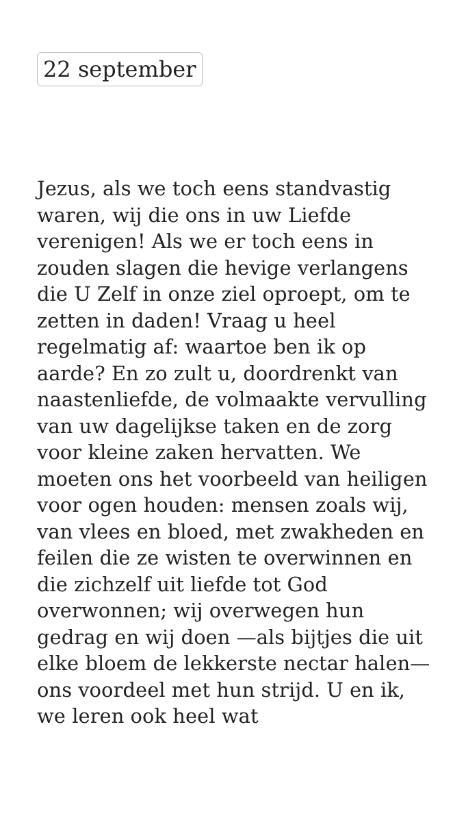22 september
Jezus, als we toch eens standvastig waren, wij die ons in uw Liefde verenigen! Als we er toch eens in zouden slagen die hevige verlangens die U Zelf in onze ziel oproept, om te zetten in daden! Vraag u heel regelmatig af: waartoe ben ik op aarde? En zo zult u, doordrenkt van naastenliefde, de volmaakte vervulling van uw dagelijkse taken en de zorg voor kleine zaken hervatten. We moeten ons het voorbeeld van heiligen voor ogen houden: mensen zoals wij, van vlees en bloed, met zwakheden en feilen die ze wisten te overwinnen en die zichzelf uit liefde tot God overwonnen; wij overwegen hun gedrag en wij doen —als bijtjes die uit elke bloem de lekkerste nectar halen— ons voordeel met hun strijd. U en ik, we leren ook heel wat